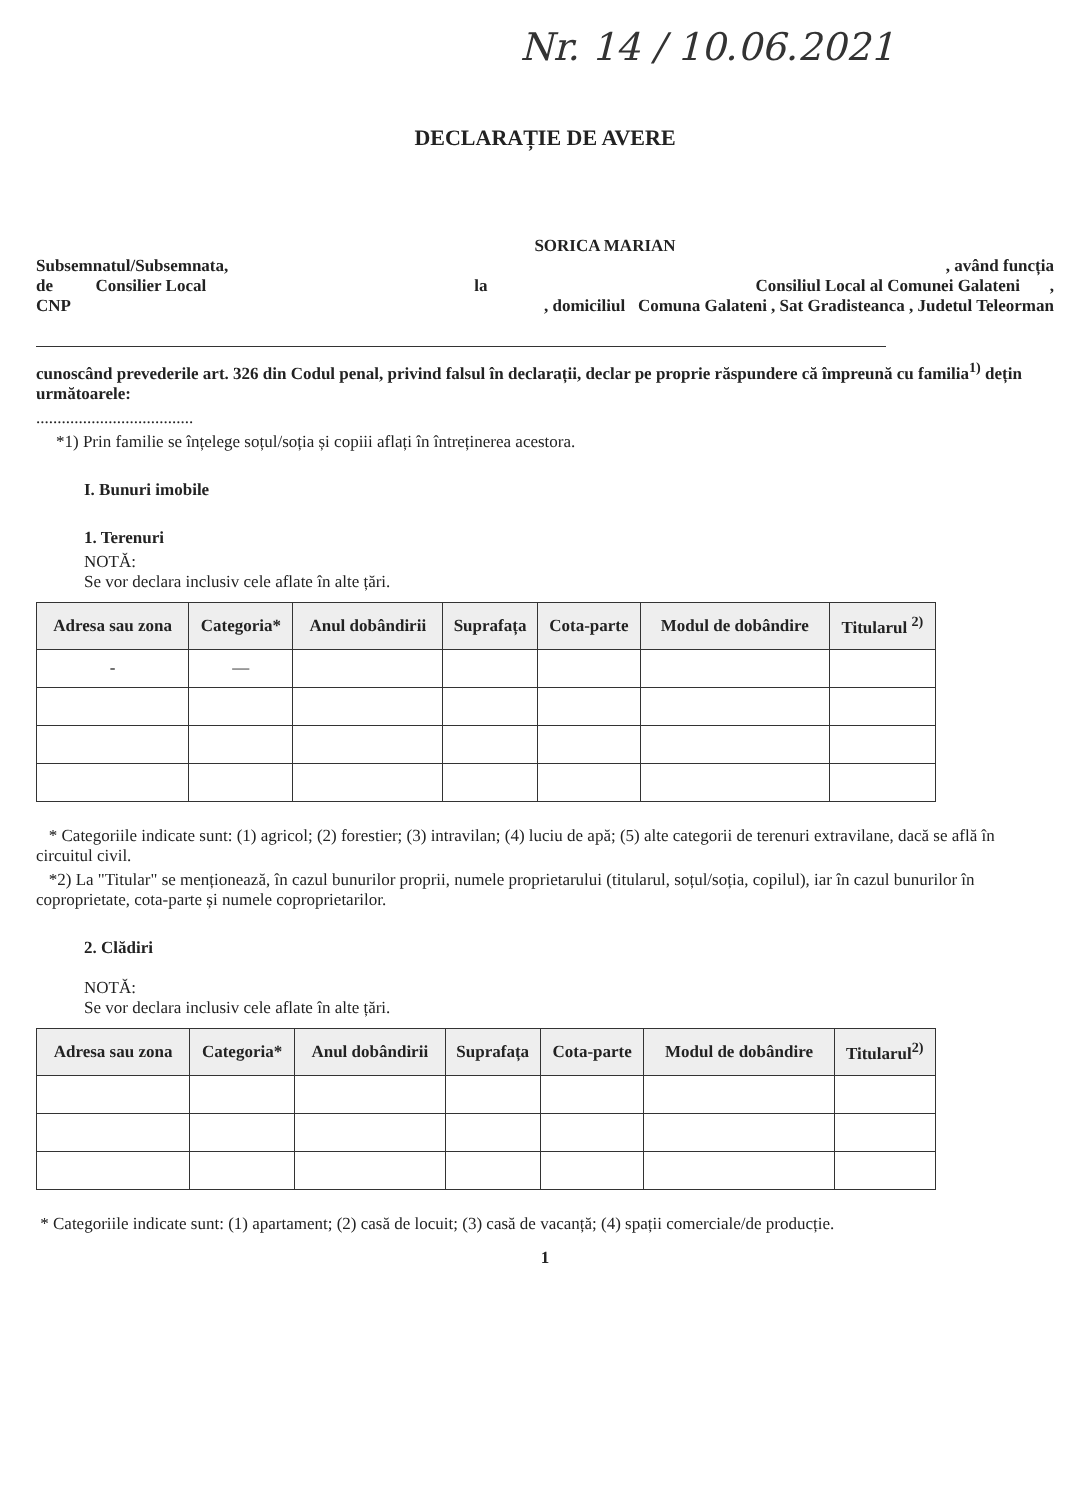Nr. 14 / 10.06.2021
DECLARAȚIE DE AVERE
SORICA MARIAN
Subsemnatul/Subsemnata,, având funcția
de Consilier Local la Consiliul Local al Comunei Galateni ,
CNP, domiciliul Comuna Galateni , Sat Gradisteanca , Judetul Teleorman
cunoscând prevederile art. 326 din Codul penal, privind falsul în declarații, declar pe propriе răspundere că împreună cu familia<sup>1)</sup> dețin următoarele:
.....................................
*1) Prin familie se înțelege soțul/soția și copiii aflați în întreținerea acestora.
I. Bunuri imobile
1. Terenuri
NOTĂ:
Se vor declara inclusiv cele aflate în alte țări.
| Adresa sau zona | Categoria* | Anul dobândirii | Suprafața | Cota-parte | Modul de dobândire | Titularul <sup>2)</sup> |
| --- | --- | --- | --- | --- | --- | --- |
| - | — | | | | | |
* Categoriile indicate sunt: (1) agricol; (2) forestier; (3) intravilan; (4) luciu de apă; (5) alte categorii de terenuri extravilane, dacă se află în circuitul civil.
*2) La "Titular" se menționează, în cazul bunurilor proprii, numele proprietarului (titularul, soțul/soția, copilul), iar în cazul bunurilor în coproprietate, cota-parte și numele coproprietarilor.
2. Clădiri
NOTĂ:
Se vor declara inclusiv cele aflate în alte țări.
| Adresa sau zona | Categoria* | Anul dobândirii | Suprafața | Cota-parte | Modul de dobândire | Titularul<sup>2)</sup> |
| --- | --- | --- | --- | --- | --- | --- |
* Categoriile indicate sunt: (1) apartament; (2) casă de locuit; (3) casă de vacanță; (4) spații comerciale/de producție.
1